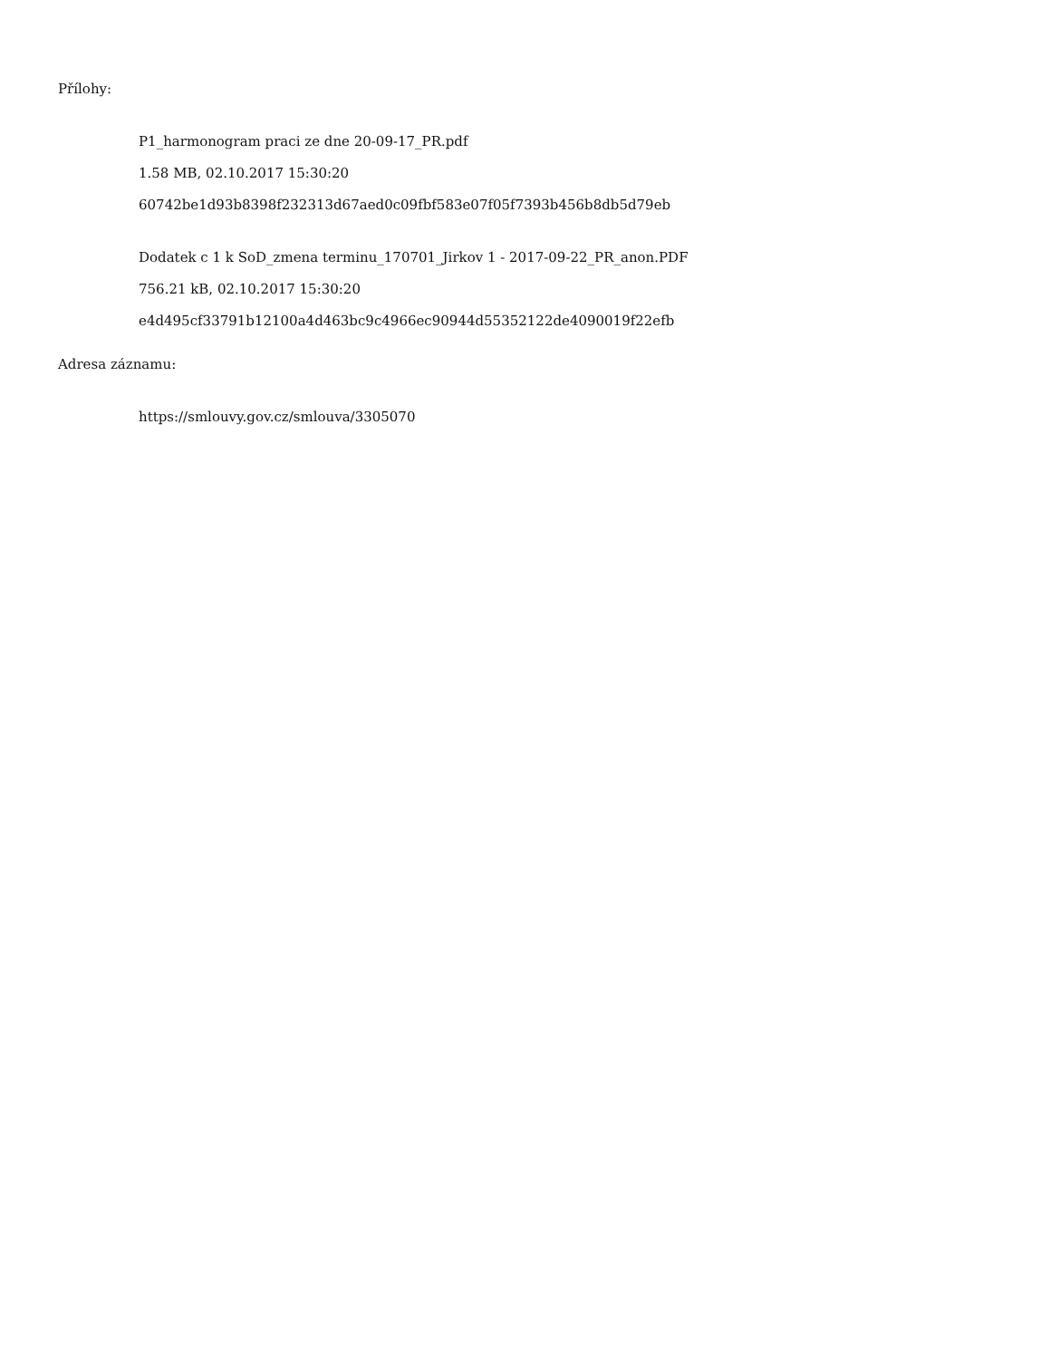Přílohy:
P1_harmonogram praci ze dne 20-09-17_PR.pdf
1.58 MB, 02.10.2017 15:30:20
60742be1d93b8398f232313d67aed0c09fbf583e07f05f7393b456b8db5d79eb
Dodatek c 1 k SoD_zmena terminu_170701_Jirkov 1 - 2017-09-22_PR_anon.PDF
756.21 kB, 02.10.2017 15:30:20
e4d495cf33791b12100a4d463bc9c4966ec90944d55352122de4090019f22efb
Adresa záznamu:
https://smlouvy.gov.cz/smlouva/3305070